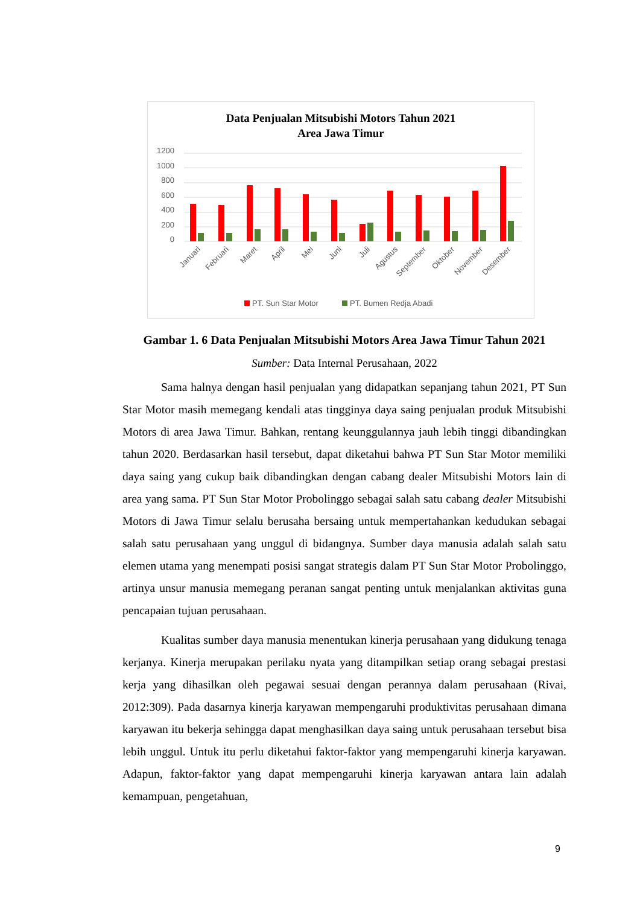Data Penjualan Mitsubishi Motors Tahun 2021
Area Jawa Timur
1200
1000
800
600
400
200
0
Januari
Februari
Maret
April
Mei
Juni
Juli
Agustus
September
Oktober
November
Desember
PT. Sun Star Motor
PT. Bumen Redja Abadi
Gambar 1. 6 Data Penjualan Mitsubishi Motors Area Jawa Timur Tahun 2021
Sumber: Data Internal Perusahaan, 2022
Sama halnya dengan hasil penjualan yang didapatkan sepanjang tahun 2021, PT Sun Star Motor masih memegang kendali atas tingginya daya saing penjualan produk Mitsubishi Motors di area Jawa Timur. Bahkan, rentang keunggulannya jauh lebih tinggi dibandingkan tahun 2020. Berdasarkan hasil tersebut, dapat diketahui bahwa PT Sun Star Motor memiliki daya saing yang cukup baik dibandingkan dengan cabang dealer Mitsubishi Motors lain di area yang sama. PT Sun Star Motor Probolinggo sebagai salah satu cabang dealer Mitsubishi Motors di Jawa Timur selalu berusaha bersaing untuk mempertahankan kedudukan sebagai salah satu perusahaan yang unggul di bidangnya. Sumber daya manusia adalah salah satu elemen utama yang menempati posisi sangat strategis dalam PT Sun Star Motor Probolinggo, artinya unsur manusia memegang peranan sangat penting untuk menjalankan aktivitas guna pencapaian tujuan perusahaan.
Kualitas sumber daya manusia menentukan kinerja perusahaan yang didukung tenaga kerjanya. Kinerja merupakan perilaku nyata yang ditampilkan setiap orang sebagai prestasi kerja yang dihasilkan oleh pegawai sesuai dengan perannya dalam perusahaan (Rivai, 2012:309). Pada dasarnya kinerja karyawan mempengaruhi produktivitas perusahaan dimana karyawan itu bekerja sehingga dapat menghasilkan daya saing untuk perusahaan tersebut bisa lebih unggul. Untuk itu perlu diketahui faktor-faktor yang mempengaruhi kinerja karyawan. Adapun, faktor-faktor yang dapat mempengaruhi kinerja karyawan antara lain adalah kemampuan, pengetahuan,
9